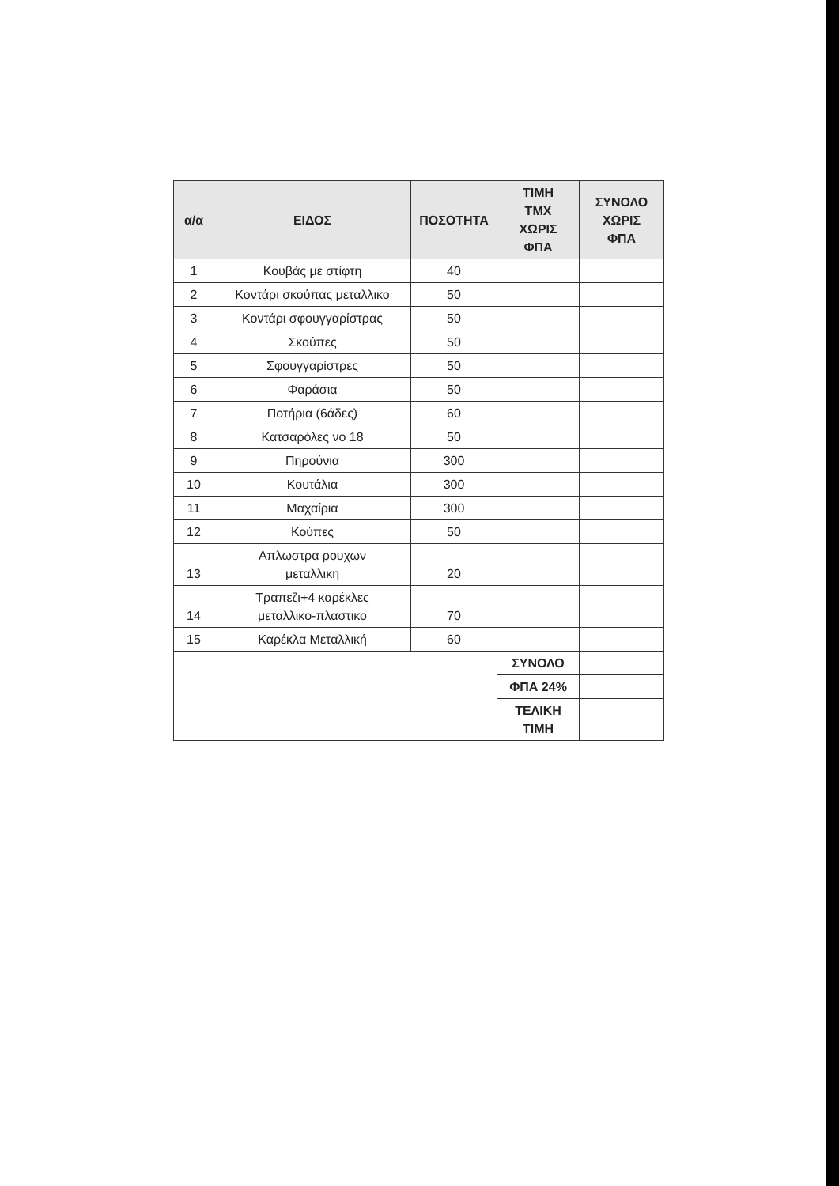| α/α | ΕΙΔΟΣ | ΠΟΣΟΤΗΤΑ | ΤΙΜΗ ΤΜΧ ΧΩΡΙΣ ΦΠΑ | ΣΥΝΟΛΟ ΧΩΡΙΣ ΦΠΑ |
| --- | --- | --- | --- | --- |
| 1 | Κουβάς με στίφτη | 40 | | |
| 2 | Κοντάρι σκούπας μεταλλικο | 50 | | |
| 3 | Κοντάρι σφουγγαρίστρας | 50 | | |
| 4 | Σκούπες | 50 | | |
| 5 | Σφουγγαρίστρες | 50 | | |
| 6 | Φαράσια | 50 | | |
| 7 | Ποτήρια (6άδες) | 60 | | |
| 8 | Κατσαρόλες νο 18 | 50 | | |
| 9 | Πηρούνια | 300 | | |
| 10 | Κουτάλια | 300 | | |
| 11 | Μαχαίρια | 300 | | |
| 12 | Κούπες | 50 | | |
| 13 | Απλωστρα ρουχων μεταλλικη | 20 | | |
| 14 | Τραπεζι+4 καρέκλες μεταλλικο-πλαστικο | 70 | | |
| 15 | Καρέκλα Μεταλλική | 60 | | |
| | | | ΣΥΝΟΛΟ | |
| | | | ΦΠΑ 24% | |
| | | | ΤΕΛΙΚΗ ΤΙΜΗ | |